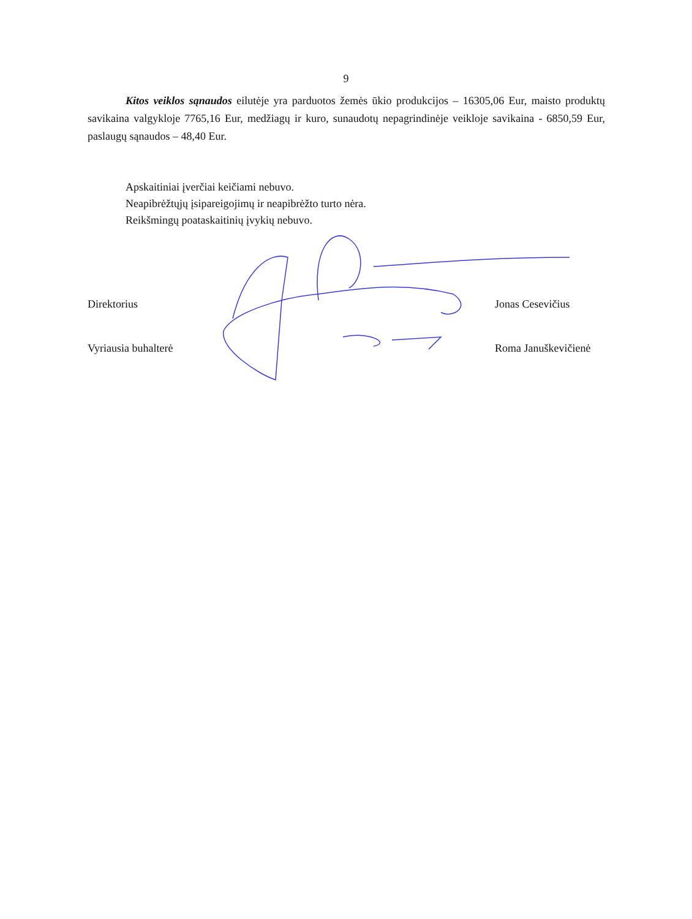9
Kitos veiklos sąnaudos eilutėje yra parduotos žemės ūkio produkcijos – 16305,06 Eur, maisto produktų savikaina valgykloje 7765,16 Eur, medžiagų ir kuro, sunaudotų nepagrindinėje veikloje savikaina - 6850,59 Eur, paslaugų sąnaudos – 48,40 Eur.
Apskaitiniai įverčiai keičiami nebuvo.
Neapibrėžtųjų įsipareigojimų ir neapibrėžto turto nėra.
Reikšmingų poataskaitinių įvykių nebuvo.
Direktorius Jonas Cesevičius
Vyriausia buhalterė Roma Januškevičienė